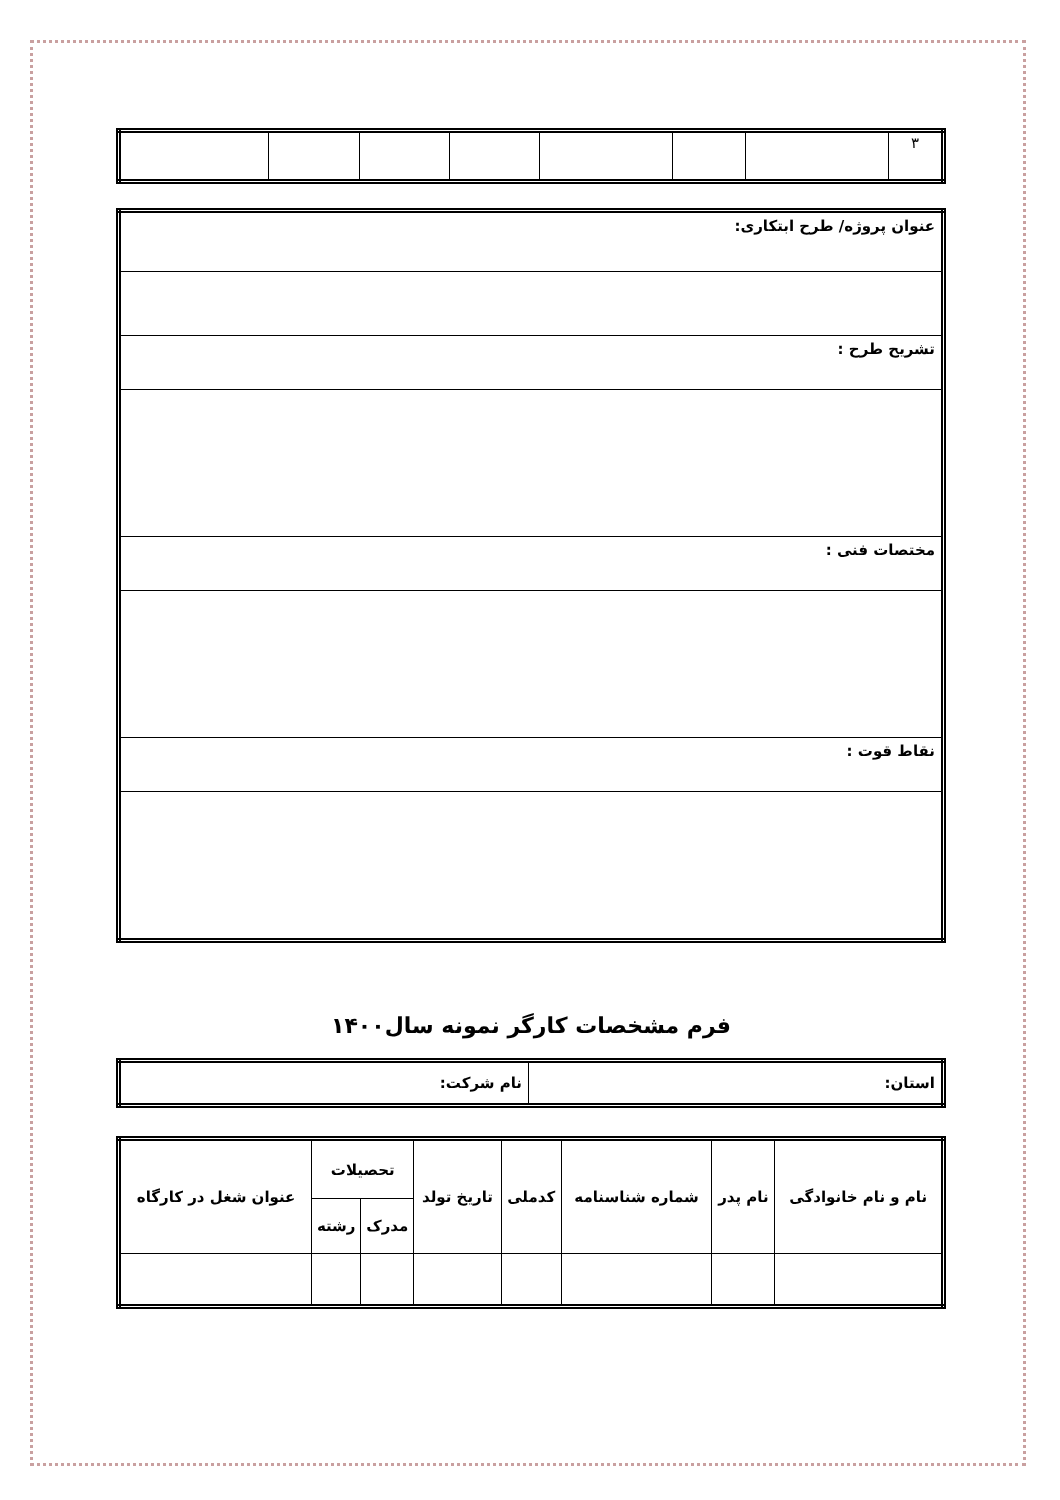| ۳ | | | | | | | |
| عنوان پروژه/ طرح ابتکاری: |
| تشریح طرح : |
| مختصات فنی : |
| نقاط قوت : |
فرم مشخصات کارگر نمونه سال۱۴۰۰
| استان: | نام شرکت: |
| نام و نام خانوادگی | نام پدر | شماره شناسنامه | کدملی | تاریخ تولد | تحصیلات | | عنوان شغل در کارگاه |
| --- | --- | --- | --- | --- | --- | --- | --- |
| | | | | | مدرک | رشته | |